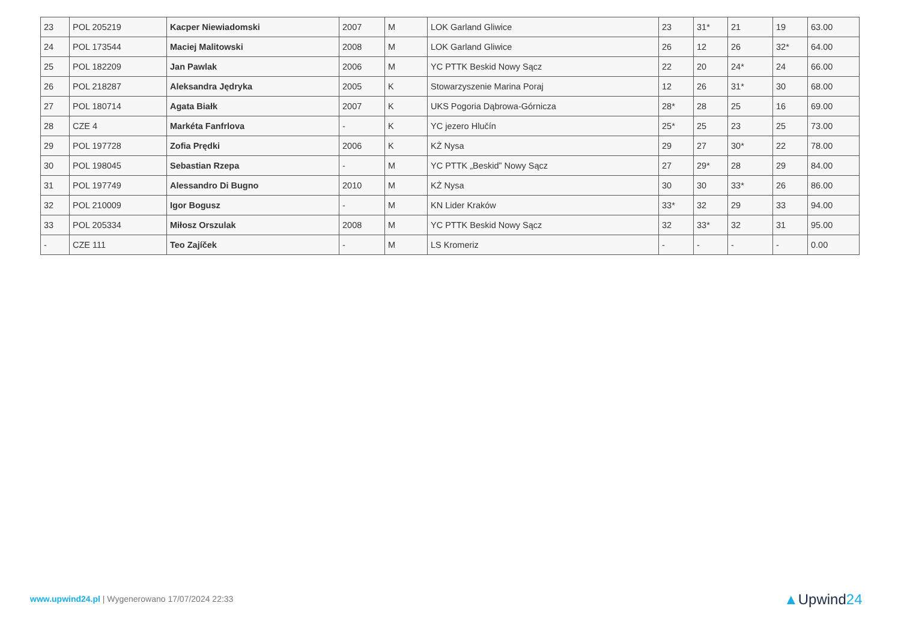| 23 | POL 205219 | Kacper Niewiadomski | 2007 | M | LOK Garland Gliwice | 23 | 31* | 21 | 19 | 63.00 |
| 24 | POL 173544 | Maciej Malitowski | 2008 | M | LOK Garland Gliwice | 26 | 12 | 26 | 32* | 64.00 |
| 25 | POL 182209 | Jan Pawlak | 2006 | M | YC PTTK Beskid Nowy Sącz | 22 | 20 | 24* | 24 | 66.00 |
| 26 | POL 218287 | Aleksandra Jędryka | 2005 | K | Stowarzyszenie Marina Poraj | 12 | 26 | 31* | 30 | 68.00 |
| 27 | POL 180714 | Agata Białk | 2007 | K | UKS Pogoria Dąbrowa-Górnicza | 28* | 28 | 25 | 16 | 69.00 |
| 28 | CZE 4 | Markéta Fanfrlova | - | K | YC jezero Hlučín | 25* | 25 | 23 | 25 | 73.00 |
| 29 | POL 197728 | Zofia Prędki | 2006 | K | KŻ Nysa | 29 | 27 | 30* | 22 | 78.00 |
| 30 | POL 198045 | Sebastian Rzepa | - | M | YC PTTK „Beskid” Nowy Sącz | 27 | 29* | 28 | 29 | 84.00 |
| 31 | POL 197749 | Alessandro Di Bugno | 2010 | M | KŻ Nysa | 30 | 30 | 33* | 26 | 86.00 |
| 32 | POL 210009 | Igor Bogusz | - | M | KN Lider Kraków | 33* | 32 | 29 | 33 | 94.00 |
| 33 | POL 205334 | Miłosz Orszulak | 2008 | M | YC PTTK Beskid Nowy Sącz | 32 | 33* | 32 | 31 | 95.00 |
| - | CZE 111 | Teo Zajíček | - | M | LS Kromeriz | - | - | - | - | 0.00 |
www.upwind24.pl | Wygenerowano 17/07/2024 22:33
▲Upwind24